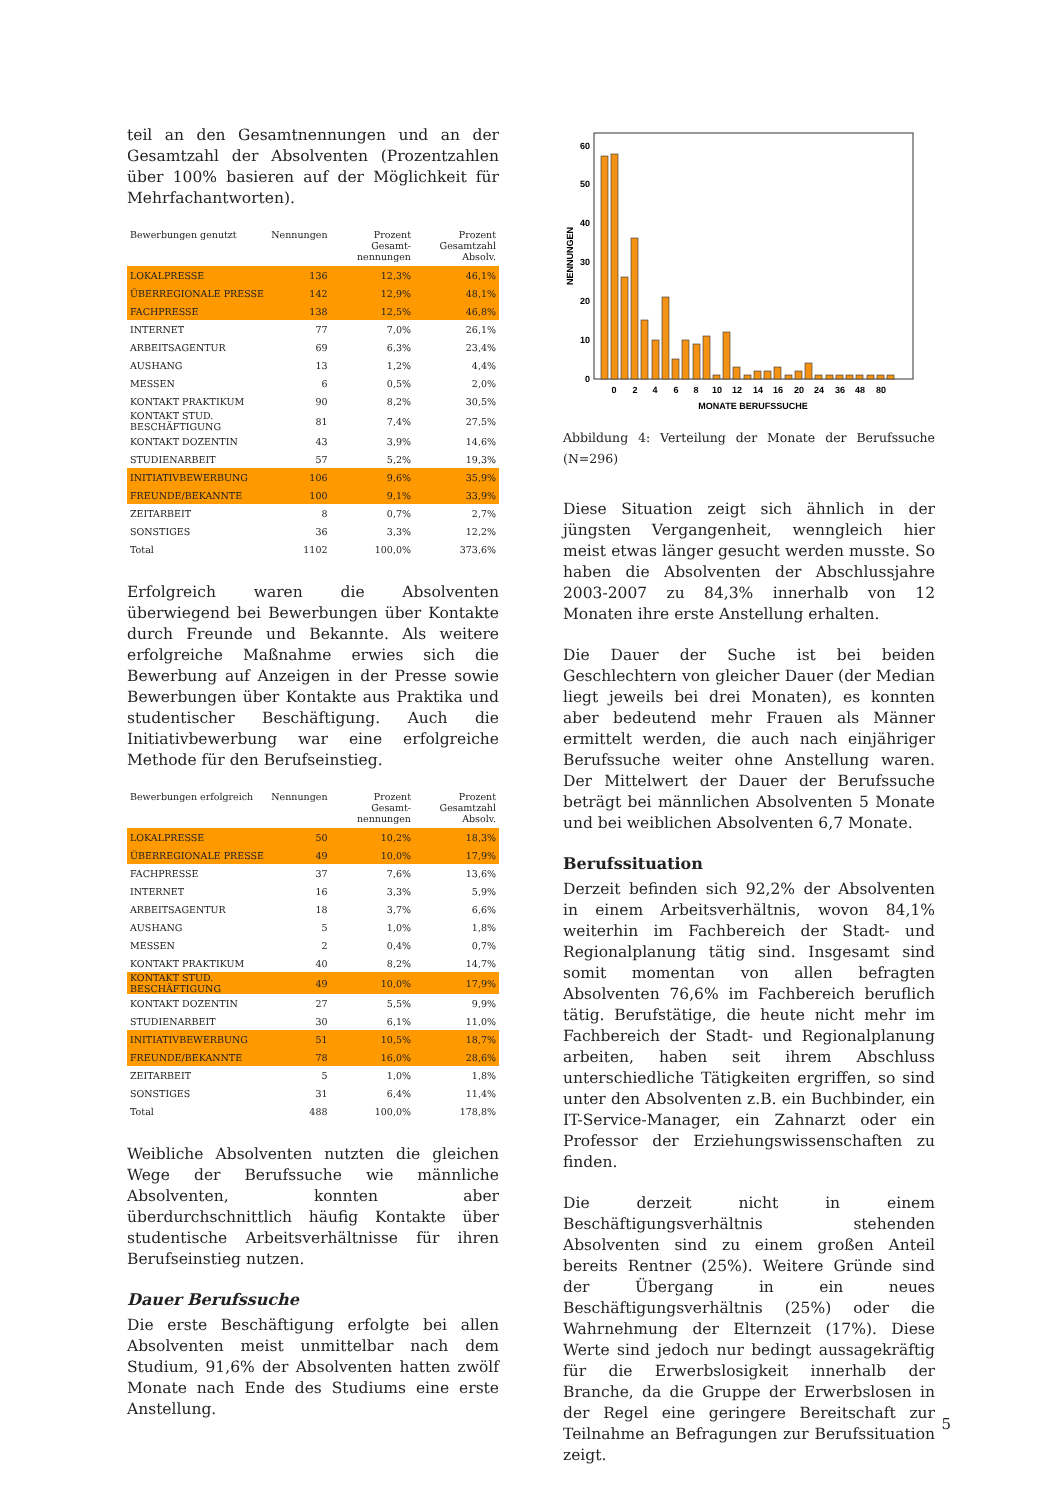teil an den Gesamtnennungen und an der Gesamtzahl der Absolventen (Prozentzahlen über 100% basieren auf der Möglichkeit für Mehrfachantworten).
| Bewerbungen genutzt | Nennungen | Prozent Gesamt-nennungen | Prozent Gesamtzahl Absolv. |
| --- | --- | --- | --- |
| LOKALPRESSE | 136 | 12,3% | 46,1% |
| ÜBERREGIONALE PRESSE | 142 | 12,9% | 48,1% |
| FACHPRESSE | 138 | 12,5% | 46,8% |
| INTERNET | 77 | 7,0% | 26,1% |
| ARBEITSAGENTUR | 69 | 6,3% | 23,4% |
| AUSHANG | 13 | 1,2% | 4,4% |
| MESSEN | 6 | 0,5% | 2,0% |
| KONTAKT PRAKTIKUM | 90 | 8,2% | 30,5% |
| KONTAKT STUD. BESCHÄFTIGUNG | 81 | 7,4% | 27,5% |
| KONTAKT DOZENTIN | 43 | 3,9% | 14,6% |
| STUDIENARBEIT | 57 | 5,2% | 19,3% |
| INITIATIVBEWERBUNG | 106 | 9,6% | 35,9% |
| FREUNDE/BEKANNTE | 100 | 9,1% | 33,9% |
| ZEITARBEIT | 8 | 0,7% | 2,7% |
| SONSTIGES | 36 | 3,3% | 12,2% |
| Total | 1102 | 100,0% | 373,6% |
Erfolgreich waren die Absolventen überwiegend bei Bewerbungen über Kontakte durch Freunde und Bekannte. Als weitere erfolgreiche Maßnahme erwies sich die Bewerbung auf Anzeigen in der Presse sowie Bewerbungen über Kontakte aus Praktika und studentischer Beschäftigung. Auch die Initiativbewerbung war eine erfolgreiche Methode für den Berufseinstieg.
| Bewerbungen erfolgreich | Nennungen | Prozent Gesamt-nennungen | Prozent Gesamtzahl Absolv. |
| --- | --- | --- | --- |
| LOKALPRESSE | 50 | 10,2% | 18,3% |
| ÜBERREGIONALE PRESSE | 49 | 10,0% | 17,9% |
| FACHPRESSE | 37 | 7,6% | 13,6% |
| INTERNET | 16 | 3,3% | 5,9% |
| ARBEITSAGENTUR | 18 | 3,7% | 6,6% |
| AUSHANG | 5 | 1,0% | 1,8% |
| MESSEN | 2 | 0,4% | 0,7% |
| KONTAKT PRAKTIKUM | 40 | 8,2% | 14,7% |
| KONTAKT STUD. BESCHÄFTIGUNG | 49 | 10,0% | 17,9% |
| KONTAKT DOZENTIN | 27 | 5,5% | 9,9% |
| STUDIENARBEIT | 30 | 6,1% | 11,0% |
| INITIATIVBEWERBUNG | 51 | 10,5% | 18,7% |
| FREUNDE/BEKANNTE | 78 | 16,0% | 28,6% |
| ZEITARBEIT | 5 | 1,0% | 1,8% |
| SONSTIGES | 31 | 6,4% | 11,4% |
| Total | 488 | 100,0% | 178,8% |
Weibliche Absolventen nutzten die gleichen Wege der Berufssuche wie männliche Absolventen, konnten aber überdurchschnittlich häufig Kontakte über studentische Arbeitsverhältnisse für ihren Berufseinstieg nutzen.
Dauer Berufssuche
Die erste Beschäftigung erfolgte bei allen Absolventen meist unmittelbar nach dem Studium, 91,6% der Absolventen hatten zwölf Monate nach Ende des Studiums eine erste Anstellung.
0
10
20
30
40
50
60
NENNUNGEN
0
2
4
6
8
10
12
14
16
20
24
36
48
80
MONATE BERUFSSUCHE
Abbildung 4: Verteilung der Monate der Berufssuche (N=296)
Diese Situation zeigt sich ähnlich in der jüngsten Vergangenheit, wenngleich hier meist etwas länger gesucht werden musste. So haben die Absolventen der Abschlussjahre 2003-2007 zu 84,3% innerhalb von 12 Monaten ihre erste Anstellung erhalten.
Die Dauer der Suche ist bei beiden Geschlechtern von gleicher Dauer (der Median liegt jeweils bei drei Monaten), es konnten aber bedeutend mehr Frauen als Männer ermittelt werden, die auch nach einjähriger Berufssuche weiter ohne Anstellung waren. Der Mittelwert der Dauer der Berufssuche beträgt bei männlichen Absolventen 5 Monate und bei weiblichen Absolventen 6,7 Monate.
Berufssituation
Derzeit befinden sich 92,2% der Absolventen in einem Arbeitsverhältnis, wovon 84,1% weiterhin im Fachbereich der Stadt- und Regionalplanung tätig sind. Insgesamt sind somit momentan von allen befragten Absolventen 76,6% im Fachbereich beruflich tätig. Berufstätige, die heute nicht mehr im Fachbereich der Stadt- und Regionalplanung arbeiten, haben seit ihrem Abschluss unterschiedliche Tätigkeiten ergriffen, so sind unter den Absolventen z.B. ein Buchbinder, ein IT-Service-Manager, ein Zahnarzt oder ein Professor der Erziehungswissenschaften zu finden.
Die derzeit nicht in einem Beschäftigungsverhältnis stehenden Absolventen sind zu einem großen Anteil bereits Rentner (25%). Weitere Gründe sind der Übergang in ein neues Beschäftigungsverhältnis (25%) oder die Wahrnehmung der Elternzeit (17%). Diese Werte sind jedoch nur bedingt aussagekräftig für die Erwerbslosigkeit innerhalb der Branche, da die Gruppe der Erwerbslosen in der Regel eine geringere Bereitschaft zur Teilnahme an Befragungen zur Berufssituation zeigt.
5